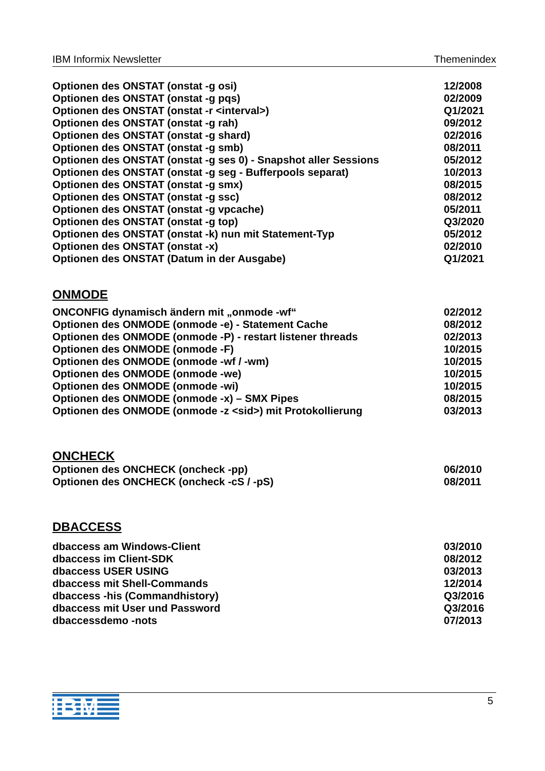IBM Informix Newsletter Themenindex
| Optionen des ONSTAT (onstat -g osi) | 12/2008 |
| Optionen des ONSTAT (onstat -g pqs) | 02/2009 |
| Optionen des ONSTAT (onstat -r <interval>) | Q1/2021 |
| Optionen des ONSTAT (onstat -g rah) | 09/2012 |
| Optionen des ONSTAT (onstat -g shard) | 02/2016 |
| Optionen des ONSTAT (onstat -g smb) | 08/2011 |
| Optionen des ONSTAT (onstat -g ses 0) - Snapshot aller Sessions | 05/2012 |
| Optionen des ONSTAT (onstat -g seg - Bufferpools separat) | 10/2013 |
| Optionen des ONSTAT (onstat -g smx) | 08/2015 |
| Optionen des ONSTAT (onstat -g ssc) | 08/2012 |
| Optionen des ONSTAT (onstat -g vpcache) | 05/2011 |
| Optionen des ONSTAT (onstat -g top) | Q3/2020 |
| Optionen des ONSTAT (onstat -k) nun mit Statement-Typ | 05/2012 |
| Optionen des ONSTAT (onstat -x) | 02/2010 |
| Optionen des ONSTAT (Datum in der Ausgabe) | Q1/2021 |
ONMODE
| ONCONFIG dynamisch ändern mit „onmode -wf“ | 02/2012 |
| Optionen des ONMODE (onmode -e) - Statement Cache | 08/2012 |
| Optionen des ONMODE (onmode -P) - restart listener threads | 02/2013 |
| Optionen des ONMODE (onmode -F) | 10/2015 |
| Optionen des ONMODE (onmode -wf / -wm) | 10/2015 |
| Optionen des ONMODE (onmode -we) | 10/2015 |
| Optionen des ONMODE (onmode -wi) | 10/2015 |
| Optionen des ONMODE (onmode -x) – SMX Pipes | 08/2015 |
| Optionen des ONMODE (onmode -z <sid>) mit Protokollierung | 03/2013 |
ONCHECK
| Optionen des ONCHECK (oncheck -pp) | 06/2010 |
| Optionen des ONCHECK (oncheck -cS / -pS) | 08/2011 |
DBACCESS
| dbaccess am Windows-Client | 03/2010 |
| dbaccess im Client-SDK | 08/2012 |
| dbaccess USER USING | 03/2013 |
| dbaccess mit Shell-Commands | 12/2014 |
| dbaccess -his (Commandhistory) | Q3/2016 |
| dbaccess mit User und Password | Q3/2016 |
| dbaccessdemo -nots | 07/2013 |
IBM
5